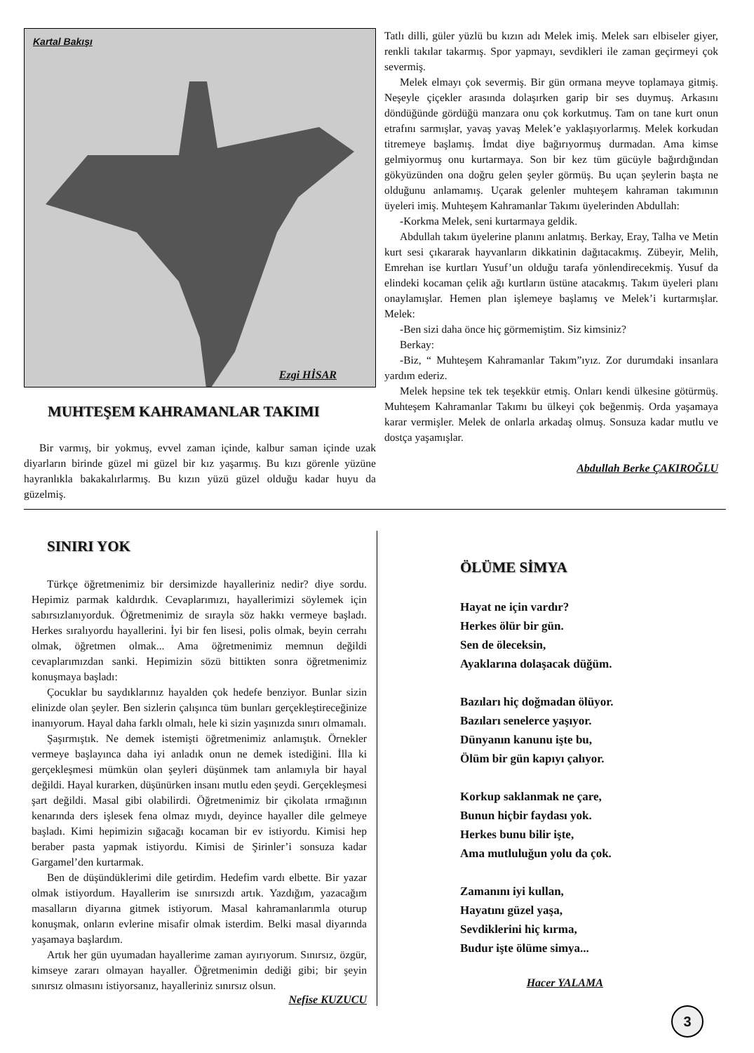Kartal Bakışı
Ezgi HİSAR
MUHTEŞEM KAHRAMANLAR TAKIMI
Bir varmış, bir yokmuş, evvel zaman içinde, kalbur saman içinde uzak diyarların birinde güzel mi güzel bir kız yaşarmış. Bu kızı görenle yüzüne hayranlıkla bakakalırlarmış. Bu kızın yüzü güzel olduğu kadar huyu da güzelmiş.
Tatlı dilli, güler yüzlü bu kızın adı Melek imiş. Melek sarı elbiseler giyer, renkli takılar takarmış. Spor yapmayı, sevdikleri ile zaman geçirmeyi çok severmiş.
Melek elmayı çok severmiş. Bir gün ormana meyve toplamaya gitmiş. Neşeyle çiçekler arasında dolaşırken garip bir ses duymuş. Arkasını döndüğünde gördüğü manzara onu çok korkutmuş. Tam on tane kurt onun etrafını sarmışlar, yavaş yavaş Melek’e yaklaşıyorlarmış. Melek korkudan titremeye başlamış. İmdat diye bağırıyormuş durmadan. Ama kimse gelmiyormuş onu kurtarmaya. Son bir kez tüm gücüyle bağırdığından gökyüzünden ona doğru gelen şeyler görmüş. Bu uçan şeylerin başta ne olduğunu anlamamış. Uçarak gelenler muhteşem kahraman takımının üyeleri imiş. Muhteşem Kahramanlar Takımı üyelerinden Abdullah:
-Korkma Melek, seni kurtarmaya geldik.
Abdullah takım üyelerine planını anlatmış. Berkay, Eray, Talha ve Metin kurt sesi çıkararak hayvanların dikkatinin dağıtacakmış. Zübeyir, Melih, Emrehan ise kurtları Yusuf’un olduğu tarafa yönlendirecekmiş. Yusuf da elindeki kocaman çelik ağı kurtların üstüne atacakmış. Takım üyeleri planı onaylamışlar. Hemen plan işlemeye başlamış ve Melek’i kurtarmışlar. Melek:
-Ben sizi daha önce hiç görmemiştim. Siz kimsiniz?
Berkay:
-Biz, “ Muhteşem Kahramanlar Takım”ıyız. Zor durumdaki insanlara yardım ederiz.
Melek hepsine tek tek teşekkür etmiş. Onları kendi ülkesine götürmüş. Muhteşem Kahramanlar Takımı bu ülkeyi çok beğenmiş. Orda yaşamaya karar vermişler. Melek de onlarla arkadaş olmuş. Sonsuza kadar mutlu ve dostça yaşamışlar.
Abdullah Berke ÇAKIROĞLU
SINIRI YOK
Türkçe öğretmenimiz bir dersimizde hayalleriniz nedir? diye sordu. Hepimiz parmak kaldırdık. Cevaplarımızı, hayallerimizi söylemek için sabırsızlanıyorduk. Öğretmenimiz de sırayla söz hakkı vermeye başladı. Herkes sıralıyordu hayallerini. İyi bir fen lisesi, polis olmak, beyin cerrahı olmak, öğretmen olmak... Ama öğretmenimiz memnun değildi cevaplarımızdan sanki. Hepimizin sözü bittikten sonra öğretmenimiz konuşmaya başladı:
Çocuklar bu saydıklarınız hayalden çok hedefe benziyor. Bunlar sizin elinizde olan şeyler. Ben sizlerin çalışınca tüm bunları gerçekleştireceğinize inanıyorum. Hayal daha farklı olmalı, hele ki sizin yaşınızda sınırı olmamalı.
Şaşırmıştık. Ne demek istemişti öğretmenimiz anlamıştık. Örnekler vermeye başlayınca daha iyi anladık onun ne demek istediğini. İlla ki gerçekleşmesi mümkün olan şeyleri düşünmek tam anlamıyla bir hayal değildi. Hayal kurarken, düşünürken insanı mutlu eden şeydi. Gerçekleşmesi şart değildi. Masal gibi olabilirdi. Öğretmenimiz bir çikolata ırmağının kenarında ders işlesek fena olmaz mıydı, deyince hayaller dile gelmeye başladı. Kimi hepimizin sığacağı kocaman bir ev istiyordu. Kimisi hep beraber pasta yapmak istiyordu. Kimisi de Şirinler’i sonsuza kadar Gargamel’den kurtarmak.
Ben de düşündüklerimi dile getirdim. Hedefim vardı elbette. Bir yazar olmak istiyordum. Hayallerim ise sınırsızdı artık. Yazdığım, yazacağım masalların diyarına gitmek istiyorum. Masal kahramanlarımla oturup konuşmak, onların evlerine misafir olmak isterdim. Belki masal diyarında yaşamaya başlardım.
Artık her gün uyumadan hayallerime zaman ayırıyorum. Sınırsız, özgür, kimseye zararı olmayan hayaller. Öğretmenimin dediği gibi; bir şeyin sınırsız olmasını istiyorsanız, hayalleriniz sınırsız olsun.
Nefise KUZUCU
ÖLÜME SİMYA
Hayat ne için vardır?
Herkes ölür bir gün.
Sen de öleceksin,
Ayaklarına dolaşacak düğüm.
Bazıları hiç doğmadan ölüyor.
Bazıları senelerce yaşıyor.
Dünyanın kanunu işte bu,
Ölüm bir gün kapıyı çalıyor.
Korkup saklanmak ne çare,
Bunun hiçbir faydası yok.
Herkes bunu bilir işte,
Ama mutluluğun yolu da çok.
Zamanını iyi kullan,
Hayatını güzel yaşa,
Sevdiklerini hiç kırma,
Budur işte ölüme simya...
Hacer YALAMA
3